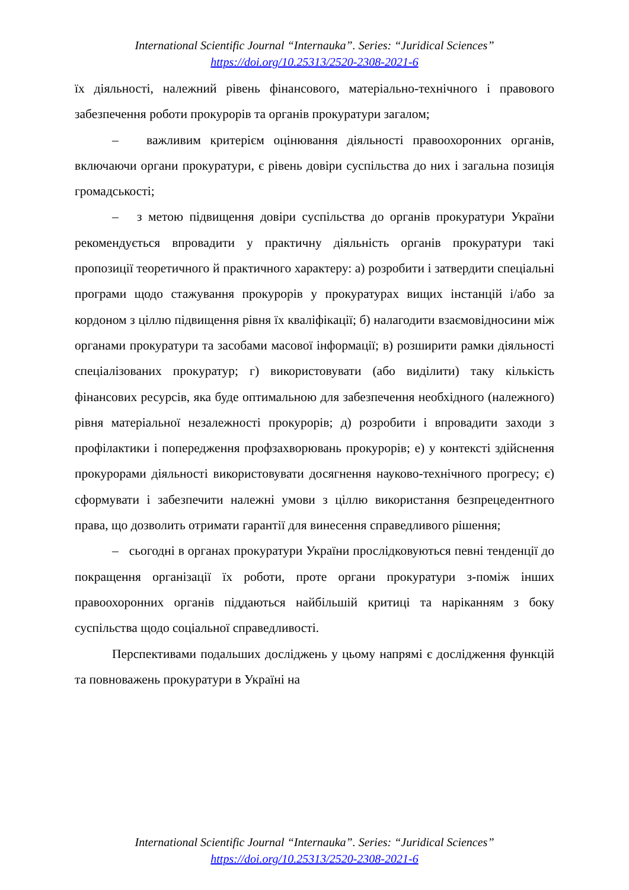International Scientific Journal “Internauka”. Series: “Juridical Sciences”
https://doi.org/10.25313/2520-2308-2021-6
їх діяльності, належний рівень фінансового, матеріально-технічного і правового забезпечення роботи прокурорів та органів прокуратури загалом;
– важливим критерієм оцінювання діяльності правоохоронних органів, включаючи органи прокуратури, є рівень довіри суспільства до них і загальна позиція громадськості;
– з метою підвищення довіри суспільства до органів прокуратури України рекомендується впровадити у практичну діяльність органів прокуратури такі пропозиції теоретичного й практичного характеру: а) розробити і затвердити спеціальні програми щодо стажування прокурорів у прокуратурах вищих інстанцій і/або за кордоном з ціллю підвищення рівня їх кваліфікації; б) налагодити взаємовідносини між органами прокуратури та засобами масової інформації; в) розширити рамки діяльності спеціалізованих прокуратур; г) використовувати (або виділити) таку кількість фінансових ресурсів, яка буде оптимальною для забезпечення необхідного (належного) рівня матеріальної незалежності прокурорів; д) розробити і впровадити заходи з профілактики і попередження профзахворювань прокурорів; е) у контексті здійснення прокурорами діяльності використовувати досягнення науково-технічного прогресу; є) сформувати і забезпечити належні умови з ціллю використання безпрецедентного права, що дозволить отримати гарантії для винесення справедливого рішення;
– сьогодні в органах прокуратури України прослідковуються певні тенденції до покращення організації їх роботи, проте органи прокуратури з-поміж інших правоохоронних органів піддаються найбільшій критиці та наріканням з боку суспільства щодо соціальної справедливості.
Перспективами подальших досліджень у цьому напрямі є дослідження функцій та повноважень прокуратури в Україні на
International Scientific Journal “Internauka”. Series: “Juridical Sciences”
https://doi.org/10.25313/2520-2308-2021-6